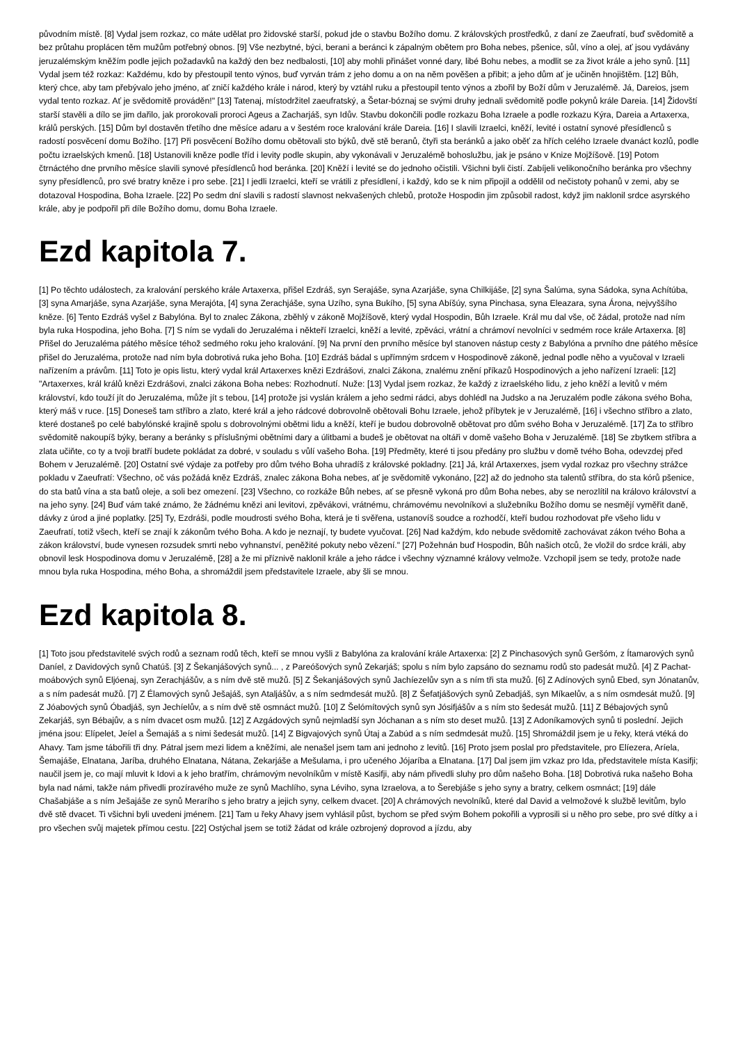původním místě. [8] Vydal jsem rozkaz, co máte udělat pro židovské starší, pokud jde o stavbu Božího domu. Z královských prostředků, z daní ze Zaeufratí, buď svědomitě a bez průtahu proplácen těm mužům potřebný obnos. [9] Vše nezbytné, býci, berani a beránci k zápalným obětem pro Boha nebes, pšenice, sůl, víno a olej, ať jsou vydávány jeruzalémským kněžím podle jejich požadavků na každý den bez nedbalosti, [10] aby mohli přinášet vonné dary, libé Bohu nebes, a modlit se za život krále a jeho synů. [11] Vydal jsem též rozkaz: Každému, kdo by přestoupil tento výnos, buď vyrván trám z jeho domu a on na něm pověšen a přibit; a jeho dům ať je učiněn hnojištěm. [12] Bůh, který chce, aby tam přebývalo jeho jméno, ať zničí každého krále i národ, který by vztáhl ruku a přestoupil tento výnos a zbořil by Boží dům v Jeruzalémě. Já, Dareios, jsem vydal tento rozkaz. Ať je svědomitě prováděn!" [13] Tatenaj, místodržitel zaeufratský, a Šetar-bóznaj se svými druhy jednali svědomitě podle pokynů krále Dareia. [14] Židovští starší stavěli a dílo se jim dařilo, jak prorokovali proroci Ageus a Zacharjáš, syn Idův. Stavbu dokončili podle rozkazu Boha Izraele a podle rozkazu Kýra, Dareia a Artaxerxa, králů perských. [15] Dům byl dostavěn třetího dne měsíce adaru a v šestém roce kralování krále Dareia. [16] I slavili Izraelci, kněží, levité i ostatní synové přesídlenců s radostí posvěcení domu Božího. [17] Při posvěcení Božího domu obětovali sto býků, dvě stě beranů, čtyři sta beránků a jako oběť za hřích celého Izraele dvanáct kozlů, podle počtu izraelských kmenů. [18] Ustanovili kněze podle tříd i levity podle skupin, aby vykonávali v Jeruzalémě bohoslužbu, jak je psáno v Knize Mojžíšově. [19] Potom čtrnáctého dne prvního měsíce slavili synové přesídlenců hod beránka. [20] Kněží i levité se do jednoho očistili. Všichni byli čistí. Zabíjeli velikonočního beránka pro všechny syny přesídlenců, pro své bratry kněze i pro sebe. [21] I jedli Izraelci, kteří se vrátili z přesídlení, i každý, kdo se k nim připojil a oddělil od nečistoty pohanů v zemi, aby se dotazoval Hospodina, Boha Izraele. [22] Po sedm dní slavili s radostí slavnost nekvašených chlebů, protože Hospodin jim způsobil radost, když jim naklonil srdce asyrského krále, aby je podpořil při díle Božího domu, domu Boha Izraele.
Ezd kapitola 7.
[1] Po těchto událostech, za kralování perského krále Artaxerxa, přišel Ezdráš, syn Serajáše, syna Azarjáše, syna Chilkijáše, [2] syna Šalúma, syna Sádoka, syna Achítúba, [3] syna Amarjáše, syna Azarjáše, syna Merajóta, [4] syna Zerachjáše, syna Uzího, syna Bukího, [5] syna Abíšúy, syna Pinchasa, syna Eleazara, syna Árona, nejvyššího kněze. [6] Tento Ezdráš vyšel z Babylóna. Byl to znalec Zákona, zběhlý v zákoně Mojžíšově, který vydal Hospodin, Bůh Izraele. Král mu dal vše, oč žádal, protože nad ním byla ruka Hospodina, jeho Boha. [7] S ním se vydali do Jeruzaléma i někteří Izraelci, kněží a levité, zpěváci, vrátní a chrámoví nevolníci v sedmém roce krále Artaxerxa. [8] Přišel do Jeruzaléma pátého měsíce téhož sedmého roku jeho kralování. [9] Na první den prvního měsíce byl stanoven nástup cesty z Babylóna a prvního dne pátého měsíce přišel do Jeruzaléma, protože nad ním byla dobrotivá ruka jeho Boha. [10] Ezdráš bádal s upřímným srdcem v Hospodinově zákoně, jednal podle něho a vyučoval v Izraeli nařízením a právům. [11] Toto je opis listu, který vydal král Artaxerxes knězi Ezdrášovi, znalci Zákona, znalému znění příkazů Hospodinových a jeho nařízení Izraeli: [12] "Artaxerxes, král králů knězi Ezdrášovi, znalci zákona Boha nebes: Rozhodnutí. Nuže: [13] Vydal jsem rozkaz, že každý z izraelského lidu, z jeho kněží a levitů v mém království, kdo touží jít do Jeruzaléma, může jít s tebou, [14] protože jsi vyslán králem a jeho sedmi rádci, abys dohlédl na Judsko a na Jeruzalém podle zákona svého Boha, který máš v ruce. [15] Doneseš tam stříbro a zlato, které král a jeho rádcové dobrovolně obětovali Bohu Izraele, jehož příbytek je v Jeruzalémě, [16] i všechno stříbro a zlato, které dostaneš po celé babylónské krajině spolu s dobrovolnými obětmi lidu a kněží, kteří je budou dobrovolně obětovat pro dům svého Boha v Jeruzalémě. [17] Za to stříbro svědomitě nakoupíš býky, berany a beránky s příslušnými obětními dary a úlitbami a budeš je obětovat na oltáři v domě vašeho Boha v Jeruzalémě. [18] Se zbytkem stříbra a zlata učiňte, co ty a tvoji bratří budete pokládat za dobré, v souladu s vůlí vašeho Boha. [19] Předměty, které ti jsou předány pro službu v domě tvého Boha, odevzdej před Bohem v Jeruzalémě. [20] Ostatní své výdaje za potřeby pro dům tvého Boha uhradíš z královské pokladny. [21] Já, král Artaxerxes, jsem vydal rozkaz pro všechny strážce pokladu v Zaeufratí: Všechno, oč vás požádá kněz Ezdráš, znalec zákona Boha nebes, ať je svědomitě vykonáno, [22] až do jednoho sta talentů stříbra, do sta kórů pšenice, do sta batů vína a sta batů oleje, a soli bez omezení. [23] Všechno, co rozkáže Bůh nebes, ať se přesně vykoná pro dům Boha nebes, aby se nerozlítil na královo království a na jeho syny. [24] Buď vám také známo, že žádnému knězi ani levitovi, zpěvákovi, vrátnému, chrámovému nevolníkovi a služebníku Božího domu se nesmějí vyměřit daně, dávky z úrod a jiné poplatky. [25] Ty, Ezdráši, podle moudrosti svého Boha, která je ti svěřena, ustanovíš soudce a rozhodčí, kteří budou rozhodovat pře všeho lidu v Zaeufratí, totiž všech, kteří se znají k zákonům tvého Boha. A kdo je neznají, ty budete vyučovat. [26] Nad každým, kdo nebude svědomitě zachovávat zákon tvého Boha a zákon království, bude vynesen rozsudek smrti nebo vyhnanství, peněžité pokuty nebo vězení." [27] Požehnán buď Hospodin, Bůh našich otců, že vložil do srdce králi, aby obnovil lesk Hospodinova domu v Jeruzalémě, [28] a že mi příznivě naklonil krále a jeho rádce i všechny významné královy velmože. Vzchopil jsem se tedy, protože nade mnou byla ruka Hospodina, mého Boha, a shromáždil jsem představitele Izraele, aby šli se mnou.
Ezd kapitola 8.
[1] Toto jsou představitelé svých rodů a seznam rodů těch, kteří se mnou vyšli z Babylóna za kralování krále Artaxerxa: [2] Z Pinchasových synů Geršóm, z Ítamarových synů Daníel, z Davidových synů Chatúš. [3] Z Šekanjášových synů... , z Pareóšových synů Zekarjáš; spolu s ním bylo zapsáno do seznamu rodů sto padesát mužů. [4] Z Pachat-moábových synů Eljóenaj, syn Zerachjášův, a s ním dvě stě mužů. [5] Z Šekanjášových synů Jachíezelův syn a s ním tři sta mužů. [6] Z Adínových synů Ebed, syn Jónatanův, a s ním padesát mužů. [7] Z Élamových synů Ješajáš, syn Ataljášův, a s ním sedmdesát mužů. [8] Z Šefatjášových synů Zebadjáš, syn Míkaelův, a s ním osmdesát mužů. [9] Z Jóabových synů Óbadjáš, syn Jechíelův, a s ním dvě stě osmnáct mužů. [10] Z Šelómítových synů syn Jósifjášův a s ním sto šedesát mužů. [11] Z Bébajových synů Zekarjáš, syn Bébajův, a s ním dvacet osm mužů. [12] Z Azgádových synů nejmladší syn Jóchanan a s ním sto deset mužů. [13] Z Adoníkamových synů ti poslední. Jejich jména jsou: Elípelet, Jeíel a Šemajáš a s nimi šedesát mužů. [14] Z Bigvajových synů Útaj a Zabúd a s ním sedmdesát mužů. [15] Shromáždil jsem je u řeky, která vtéká do Ahavy. Tam jsme tábořili tři dny. Pátral jsem mezi lidem a kněžími, ale nenašel jsem tam ani jednoho z levitů. [16] Proto jsem poslal pro představitele, pro Elíezera, Aríela, Šemajáše, Elnatana, Jaríba, druhého Elnatana, Nátana, Zekarjáše a Mešulama, i pro učeného Jójaríba a Elnatana. [17] Dal jsem jim vzkaz pro Ida, představitele místa Kasifji; naučil jsem je, co mají mluvit k Idovi a k jeho bratřím, chrámovým nevolníkům v místě Kasifji, aby nám přivedli sluhy pro dům našeho Boha. [18] Dobrotivá ruka našeho Boha byla nad námi, takže nám přivedli prozíravého muže ze synů Machlího, syna Léviho, syna Izraelova, a to Šerebjáše s jeho syny a bratry, celkem osmnáct; [19] dále Chašabjáše a s ním Ješajáše ze synů Merarího s jeho bratry a jejich syny, celkem dvacet. [20] A chrámových nevolníků, které dal David a velmožové k službě levitům, bylo dvě stě dvacet. Ti všichni byli uvedeni jménem. [21] Tam u řeky Ahavy jsem vyhlásil půst, bychom se před svým Bohem pokořili a vyprosili si u něho pro sebe, pro své dítky a i pro všechen svůj majetek přímou cestu. [22] Ostýchal jsem se totiž žádat od krále ozbrojený doprovod a jízdu, aby